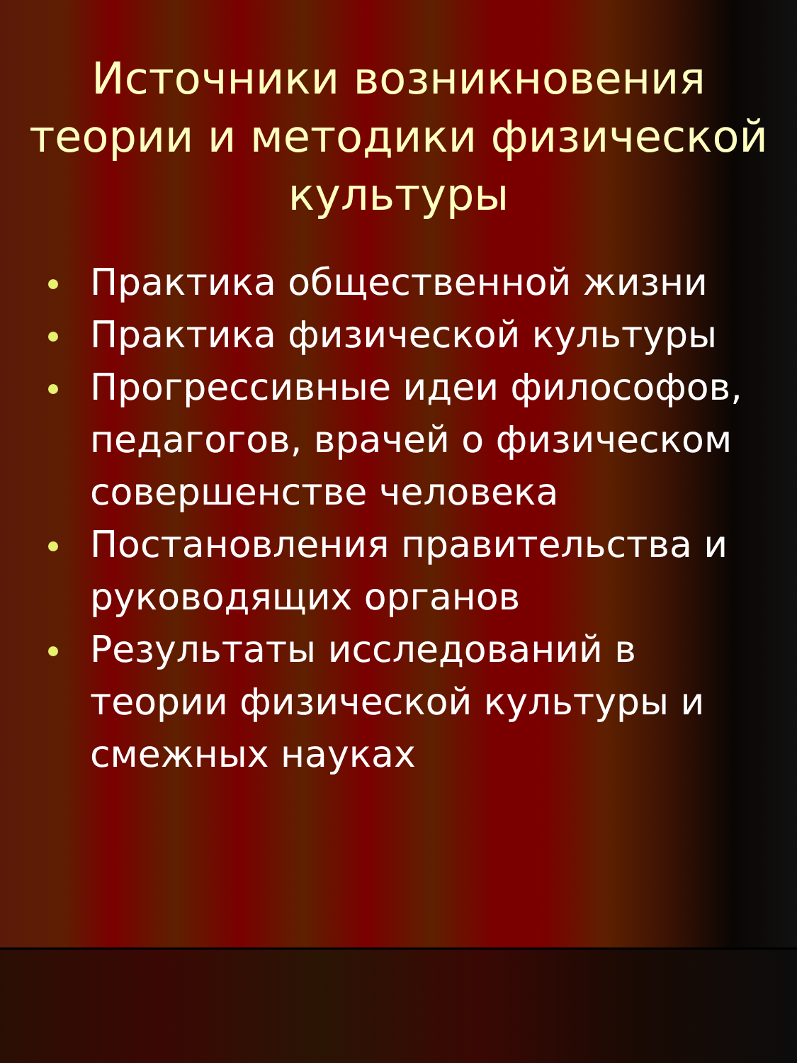Источники возникновения теории и методики физической культуры
Практика общественной жизни
Практика физической культуры
Прогрессивные идеи философов, педагогов, врачей о физическом совершенстве человека
Постановления правительства и руководящих органов
Результаты исследований в теории физической культуры и смежных науках